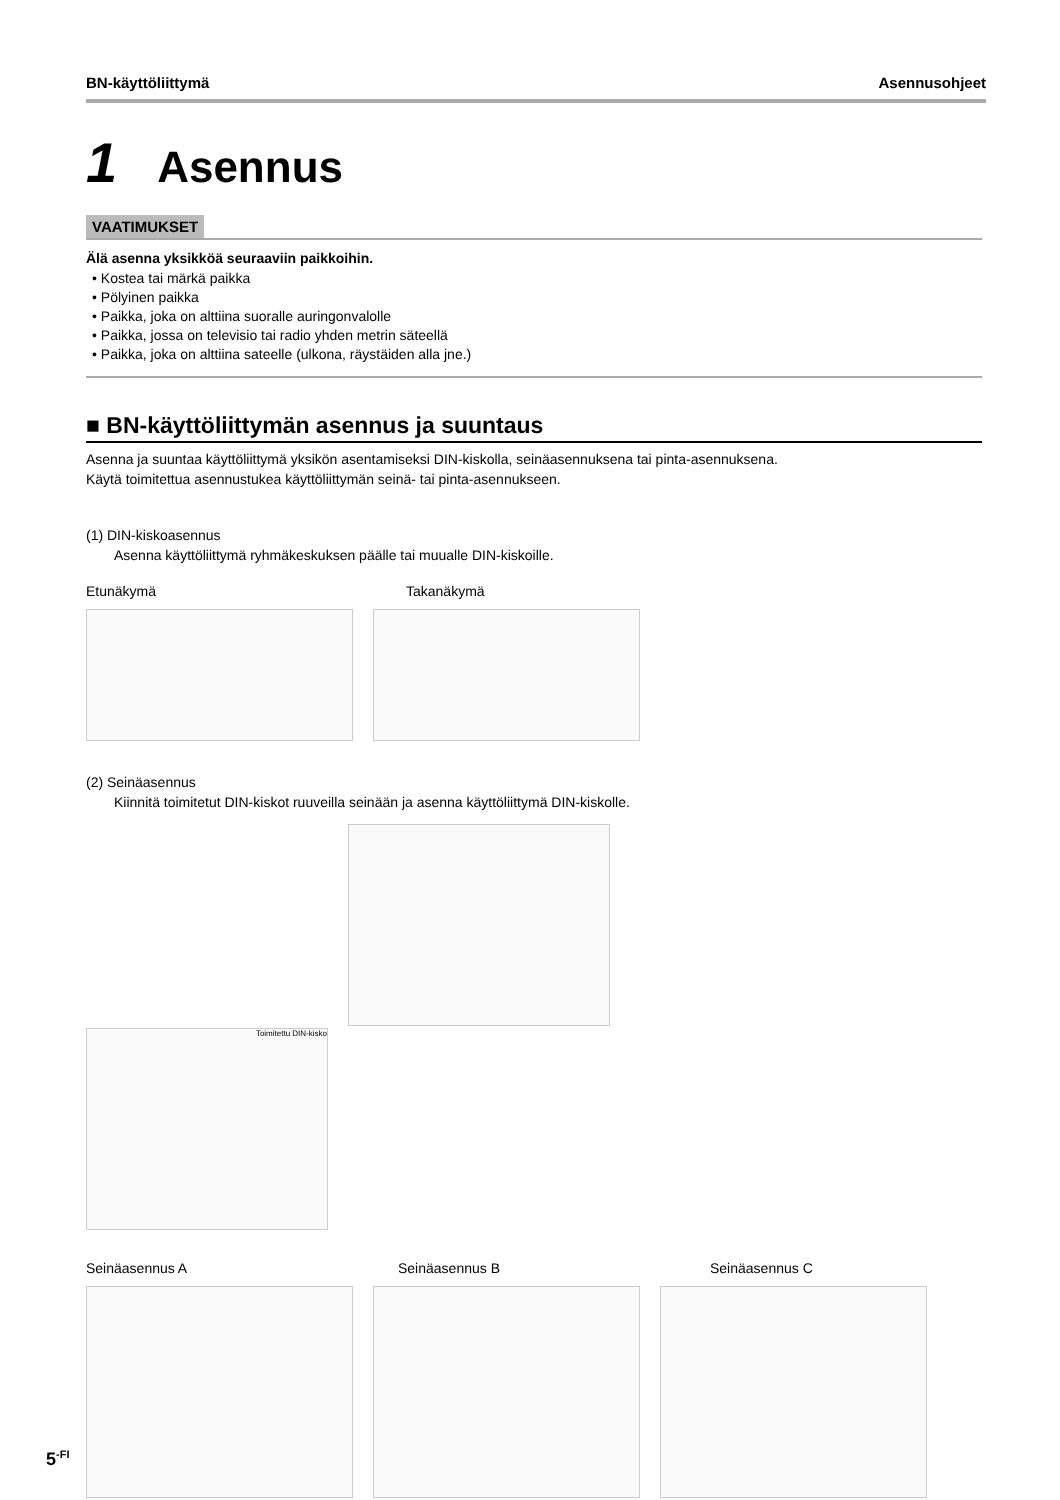BN-käyttöliittymä Asennusohjeet
1 Asennus
VAATIMUKSET
Älä asenna yksikköä seuraaviin paikkoihin.
• Kostea tai märkä paikka
• Pölyinen paikka
• Paikka, joka on alttiina suoralle auringonvalolle
• Paikka, jossa on televisio tai radio yhden metrin säteellä
• Paikka, joka on alttiina sateelle (ulkona, räystäiden alla jne.)
■ BN-käyttöliittymän asennus ja suuntaus
Asenna ja suuntaa käyttöliittymä yksikön asentamiseksi DIN-kiskolla, seinäasennuksena tai pinta-asennuksena.
Käytä toimitettua asennustukea käyttöliittymän seinä- tai pinta-asennukseen.
(1) DIN-kiskoasennus
Asenna käyttöliittymä ryhmäkeskuksen päälle tai muualle DIN-kiskoille.
Etunäkymä Takanäkymä
(2) Seinäasennus
Kiinnitä toimitetut DIN-kiskot ruuveilla seinään ja asenna käyttöliittymä DIN-kiskolle.
Toimitettu DIN-kisko
Seinäasennus A Seinäasennus B Seinäasennus C
5<sup>-FI</sup>